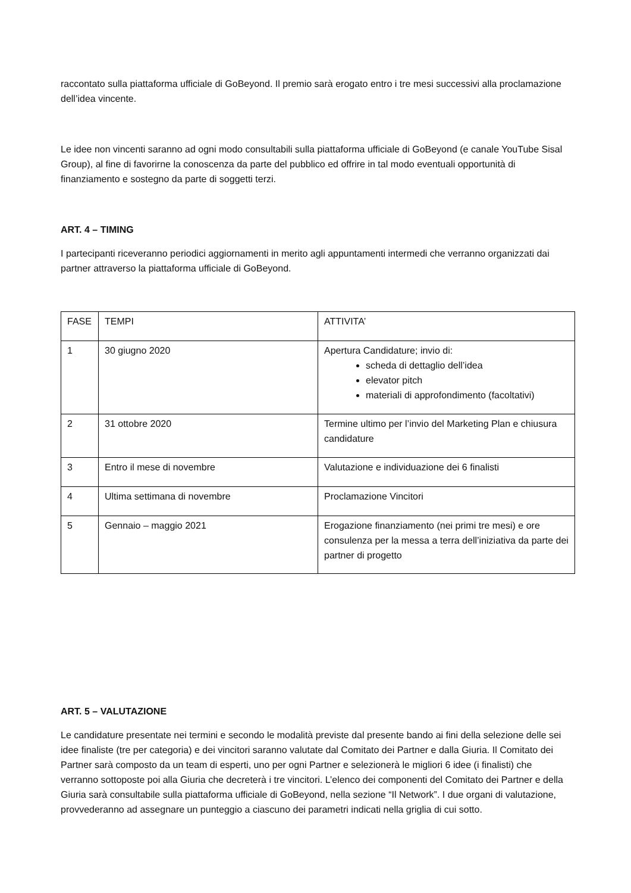raccontato sulla piattaforma ufficiale di GoBeyond. Il premio sarà erogato entro i tre mesi successivi alla proclamazione dell’idea vincente.
Le idee non vincenti saranno ad ogni modo consultabili sulla piattaforma ufficiale di GoBeyond (e canale YouTube Sisal Group), al fine di favorirne la conoscenza da parte del pubblico ed offrire in tal modo eventuali opportunità di finanziamento e sostegno da parte di soggetti terzi.
ART. 4 – TIMING
I partecipanti riceveranno periodici aggiornamenti in merito agli appuntamenti intermedi che verranno organizzati dai partner attraverso la piattaforma ufficiale di GoBeyond.
| FASE | TEMPI | ATTIVITA’ |
| 1 | 30 giugno 2020 | Apertura Candidature; invio di: scheda di dettaglio dell’idea elevator pitch materiali di approfondimento (facoltativi) |
| 2 | 31 ottobre 2020 | Termine ultimo per l’invio del Marketing Plan e chiusura candidature |
| 3 | Entro il mese di novembre | Valutazione e individuazione dei 6 finalisti |
| 4 | Ultima settimana di novembre | Proclamazione Vincitori |
| 5 | Gennaio – maggio 2021 | Erogazione finanziamento (nei primi tre mesi) e ore consulenza per la messa a terra dell’iniziativa da parte dei partner di progetto |
ART. 5 – VALUTAZIONE
Le candidature presentate nei termini e secondo le modalità previste dal presente bando ai fini della selezione delle sei idee finaliste (tre per categoria) e dei vincitori saranno valutate dal Comitato dei Partner e dalla Giuria. Il Comitato dei Partner sarà composto da un team di esperti, uno per ogni Partner e selezionerà le migliori 6 idee (i finalisti) che verranno sottoposte poi alla Giuria che decreterà i tre vincitori. L’elenco dei componenti del Comitato dei Partner e della Giuria sarà consultabile sulla piattaforma ufficiale di GoBeyond, nella sezione “Il Network”. I due organi di valutazione, provvederanno ad assegnare un punteggio a ciascuno dei parametri indicati nella griglia di cui sotto.